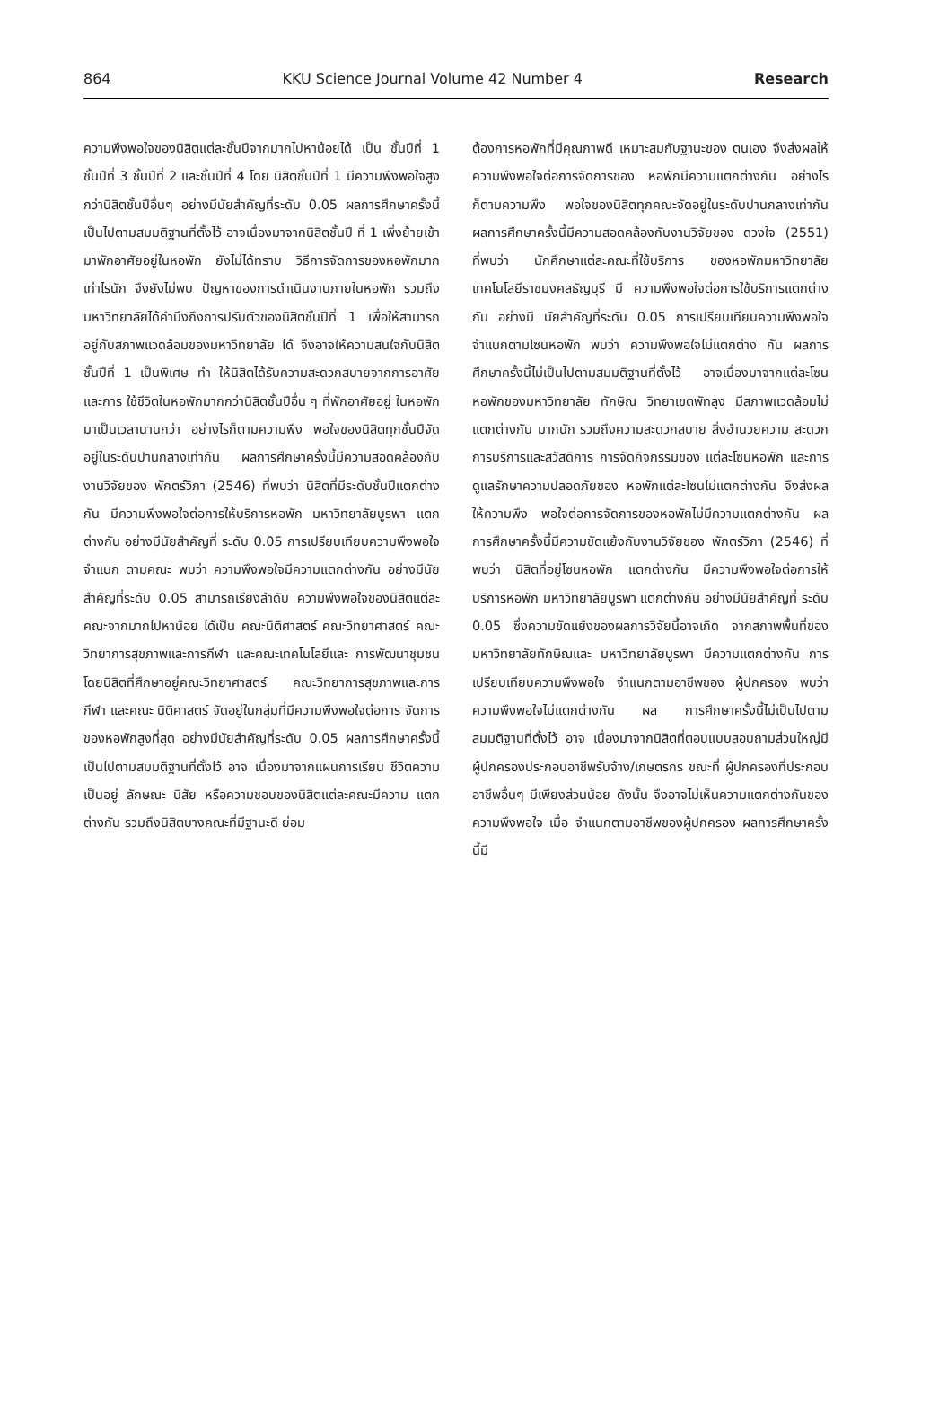864 KKU Science Journal Volume 42 Number 4 Research
ความพึงพอใจของนิสิตแต่ละชั้นปีจากมากไปหาน้อยได้ เป็น ชั้นปีที่ 1 ชั้นปีที่ 3 ชั้นปีที่ 2 และชั้นปีที่ 4 โดย นิสิตชั้นปีที่ 1 มีความพึงพอใจสูงกว่านิสิตชั้นปีอื่นๆ อย่างมีนัยสำคัญที่ระดับ 0.05 ผลการศึกษาครั้งนี้ เป็นไปตามสมมติฐานที่ตั้งไว้ อาจเนื่องมาจากนิสิตชั้นปี ที่ 1 เพิ่งย้ายเข้ามาพักอาศัยอยู่ในหอพัก ยังไม่ได้ทราบ วิธีการจัดการของหอพักมากเท่าไรนัก จึงยังไม่พบ ปัญหาของการดำเนินงานภายในหอพัก รวมถึง มหาวิทยาลัยได้คำนึงถึงการปรับตัวของนิสิตชั้นปีที่ 1 เพื่อให้สามารถอยู่กับสภาพแวดล้อมของมหาวิทยาลัย ได้ จึงอาจให้ความสนใจกับนิสิตชั้นปีที่ 1 เป็นพิเศษ ทำ ให้นิสิตได้รับความสะดวกสบายจากการอาศัยและการ ใช้ชีวิตในหอพักมากกว่านิสิตชั้นปีอื่น ๆ ที่พักอาศัยอยู่ ในหอพักมาเป็นเวลานานกว่า อย่างไรก็ตามความพึง พอใจของนิสิตทุกชั้นปีจัดอยู่ในระดับปานกลางเท่ากัน ผลการศึกษาครั้งนี้มีความสอดคล้องกับงานวิจัยของ พักตร์วิภา (2546) ที่พบว่า นิสิตที่มีระดับชั้นปีแตกต่าง กัน มีความพึงพอใจต่อการให้บริการหอพัก มหาวิทยาลัยบูรพา แตกต่างกัน อย่างมีนัยสำคัญที่ ระดับ 0.05 การเปรียบเทียบความพึงพอใจ จำแนก ตามคณะ พบว่า ความพึงพอใจมีความแตกต่างกัน อย่างมีนัยสำคัญที่ระดับ 0.05 สามารถเรียงลำดับ ความพึงพอใจของนิสิตแต่ละคณะจากมากไปหาน้อย ได้เป็น คณะนิติศาสตร์ คณะวิทยาศาสตร์ คณะ วิทยาการสุขภาพและการกีฬา และคณะเทคโนโลยีและ การพัฒนาชุมชน โดยนิสิตที่ศึกษาอยู่คณะวิทยาศาสตร์ คณะวิทยาการสุขภาพและการกีฬา และคณะ นิติศาสตร์ จัดอยู่ในกลุ่มที่มีความพึงพอใจต่อการ จัดการของหอพักสูงที่สุด อย่างมีนัยสำคัญที่ระดับ 0.05 ผลการศึกษาครั้งนี้เป็นไปตามสมมติฐานที่ตั้งไว้ อาจ เนื่องมาจากแผนการเรียน ชีวิตความเป็นอยู่ ลักษณะ นิสัย หรือความชอบของนิสิตแต่ละคณะมีความ แตกต่างกัน รวมถึงนิสิตบางคณะที่มีฐานะดี ย่อม
ต้องการหอพักที่มีคุณภาพดี เหมาะสมกับฐานะของ ตนเอง จึงส่งผลให้ความพึงพอใจต่อการจัดการของ หอพักมีความแตกต่างกัน อย่างไรก็ตามความพึง พอใจของนิสิตทุกคณะจัดอยู่ในระดับปานกลางเท่ากัน ผลการศึกษาครั้งนี้มีความสอดคล้องกับงานวิจัยของ ดวงใจ (2551) ที่พบว่า นักศึกษาแต่ละคณะที่ใช้บริการ ของหอพักมหาวิทยาลัยเทคโนโลยีราชมงคลธัญบุรี มี ความพึงพอใจต่อการใช้บริการแตกต่างกัน อย่างมี นัยสำคัญที่ระดับ 0.05 การเปรียบเทียบความพึงพอใจ จำแนกตามโซนหอพัก พบว่า ความพึงพอใจไม่แตกต่าง กัน ผลการศึกษาครั้งนี้ไม่เป็นไปตามสมมติฐานที่ตั้งไว้ อาจเนื่องมาจากแต่ละโซนหอพักของมหาวิทยาลัย ทักษิณ วิทยาเขตพัทลุง มีสภาพแวดล้อมไม่แตกต่างกัน มากนัก รวมถึงความสะดวกสบาย สิ่งอำนวยความ สะดวก การบริการและสวัสดิการ การจัดกิจกรรมของ แต่ละโซนหอพัก และการดูแลรักษาความปลอดภัยของ หอพักแต่ละโซนไม่แตกต่างกัน จึงส่งผลให้ความพึง พอใจต่อการจัดการของหอพักไม่มีความแตกต่างกัน ผลการศึกษาครั้งนี้มีความขัดแย้งกับงานวิจัยของ พักตร์วิภา (2546) ที่พบว่า นิสิตที่อยู่โซนหอพัก แตกต่างกัน มีความพึงพอใจต่อการให้บริการหอพัก มหาวิทยาลัยบูรพา แตกต่างกัน อย่างมีนัยสำคัญที่ ระดับ 0.05 ซึ่งความขัดแย้งของผลการวิจัยนี้อาจเกิด จากสภาพพื้นที่ของมหาวิทยาลัยทักษิณและ มหาวิทยาลัยบูรพา มีความแตกต่างกัน การ เปรียบเทียบความพึงพอใจ จำแนกตามอาชีพของ ผู้ปกครอง พบว่า ความพึงพอใจไม่แตกต่างกัน ผล การศึกษาครั้งนี้ไม่เป็นไปตามสมมติฐานที่ตั้งไว้ อาจ เนื่องมาจากนิสิตที่ตอบแบบสอบถามส่วนใหญ่มี ผู้ปกครองประกอบอาชีพรับจ้าง/เกษตรกร ขณะที่ ผู้ปกครองที่ประกอบอาชีพอื่นๆ มีเพียงส่วนน้อย ดังนั้น จึงอาจไม่เห็นความแตกต่างกันของความพึงพอใจ เมื่อ จำแนกตามอาชีพของผู้ปกครอง ผลการศึกษาครั้งนี้มี